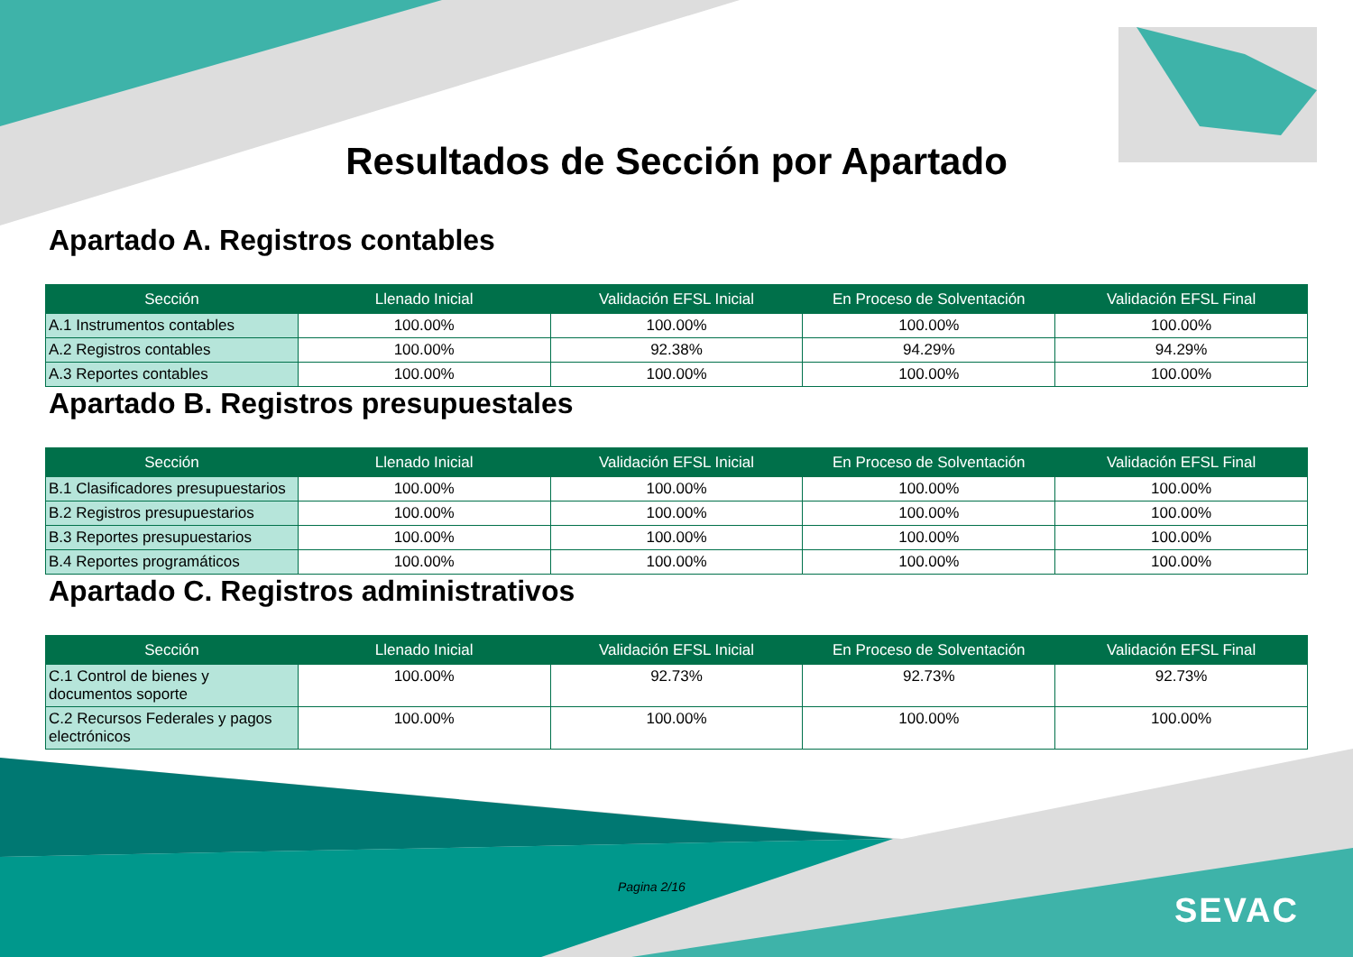Resultados de Sección por Apartado
Apartado A. Registros contables
| Sección | Llenado Inicial | Validación EFSL Inicial | En Proceso de Solventación | Validación EFSL Final |
| --- | --- | --- | --- | --- |
| A.1 Instrumentos contables | 100.00% | 100.00% | 100.00% | 100.00% |
| A.2 Registros contables | 100.00% | 92.38% | 94.29% | 94.29% |
| A.3 Reportes contables | 100.00% | 100.00% | 100.00% | 100.00% |
Apartado B. Registros presupuestales
| Sección | Llenado Inicial | Validación EFSL Inicial | En Proceso de Solventación | Validación EFSL Final |
| --- | --- | --- | --- | --- |
| B.1 Clasificadores presupuestarios | 100.00% | 100.00% | 100.00% | 100.00% |
| B.2 Registros presupuestarios | 100.00% | 100.00% | 100.00% | 100.00% |
| B.3 Reportes presupuestarios | 100.00% | 100.00% | 100.00% | 100.00% |
| B.4 Reportes programáticos | 100.00% | 100.00% | 100.00% | 100.00% |
Apartado C. Registros administrativos
| Sección | Llenado Inicial | Validación EFSL Inicial | En Proceso de Solventación | Validación EFSL Final |
| --- | --- | --- | --- | --- |
| C.1 Control de bienes y documentos soporte | 100.00% | 92.73% | 92.73% | 92.73% |
| C.2 Recursos Federales y pagos electrónicos | 100.00% | 100.00% | 100.00% | 100.00% |
Pagina 2/16
SEVAC